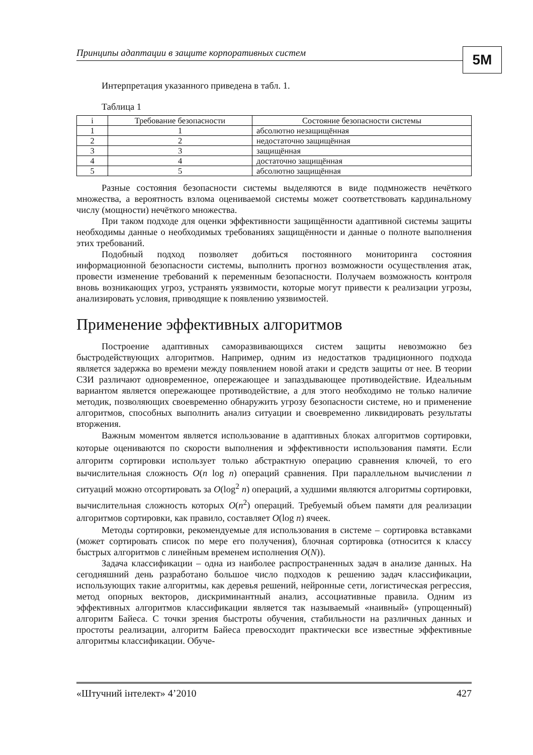Принципы адаптации в защите корпоративных систем 5M
Интерпретация указанного приведена в табл. 1.
Таблица 1
| i | Требование безопасности | Состояние безопасности системы |
| --- | --- | --- |
| 1 | 1 | абсолютно незащищённая |
| 2 | 2 | недостаточно защищённая |
| 3 | 3 | защищённая |
| 4 | 4 | достаточно защищённая |
| 5 | 5 | абсолютно защищённая |
Разные состояния безопасности системы выделяются в виде подмножеств нечёткого множества, а вероятность взлома оцениваемой системы может соответствовать кардинальному числу (мощности) нечёткого множества.
При таком подходе для оценки эффективности защищённости адаптивной системы защиты необходимы данные о необходимых требованиях защищённости и данные о полноте выполнения этих требований.
Подобный подход позволяет добиться постоянного мониторинга состояния информационной безопасности системы, выполнить прогноз возможности осуществления атак, провести изменение требований к переменным безопасности. Получаем возможность контроля вновь возникающих угроз, устранять уязвимости, которые могут привести к реализации угрозы, анализировать условия, приводящие к появлению уязвимостей.
Применение эффективных алгоритмов
Построение адаптивных саморазвивающихся систем защиты невозможно без быстродействующих алгоритмов. Например, одним из недостатков традиционного подхода является задержка во времени между появлением новой атаки и средств защиты от нее. В теории СЗИ различают одновременное, опережающее и запаздывающее противодействие. Идеальным вариантом является опережающее противодействие, а для этого необходимо не только наличие методик, позволяющих своевременно обнаружить угрозу безопасности системе, но и применение алгоритмов, способных выполнить анализ ситуации и своевременно ликвидировать результаты вторжения.
Важным моментом является использование в адаптивных блоках алгоритмов сортировки, которые оцениваются по скорости выполнения и эффективности использования памяти. Если алгоритм сортировки использует только абстрактную операцию сравнения ключей, то его вычислительная сложность O(n log n) операций сравнения. При параллельном вычислении n ситуаций можно отсортировать за O(log<sup>2</sup> n) операций, а худшими являются алгоритмы сортировки, вычислительная сложность которых O(n<sup>2</sup>) операций. Требуемый объем памяти для реализации алгоритмов сортировки, как правило, составляет O(log n) ячеек.
Методы сортировки, рекомендуемые для использования в системе – сортировка вставками (может сортировать список по мере его получения), блочная сортировка (относится к классу быстрых алгоритмов с линейным временем исполнения O(N)).
Задача классификации – одна из наиболее распространенных задач в анализе данных. На сегодняшний день разработано большое число подходов к решению задач классификации, использующих такие алгоритмы, как деревья решений, нейронные сети, логистическая регрессия, метод опорных векторов, дискриминантный анализ, ассоциативные правила. Одним из эффективных алгоритмов классификации является так называемый «наивный» (упрощенный) алгоритм Байеса. С точки зрения быстроты обучения, стабильности на различных данных и простоты реализации, алгоритм Байеса превосходит практически все известные эффективные алгоритмы классификации. Обуче-
«Штучний інтелект» 4’2010 427